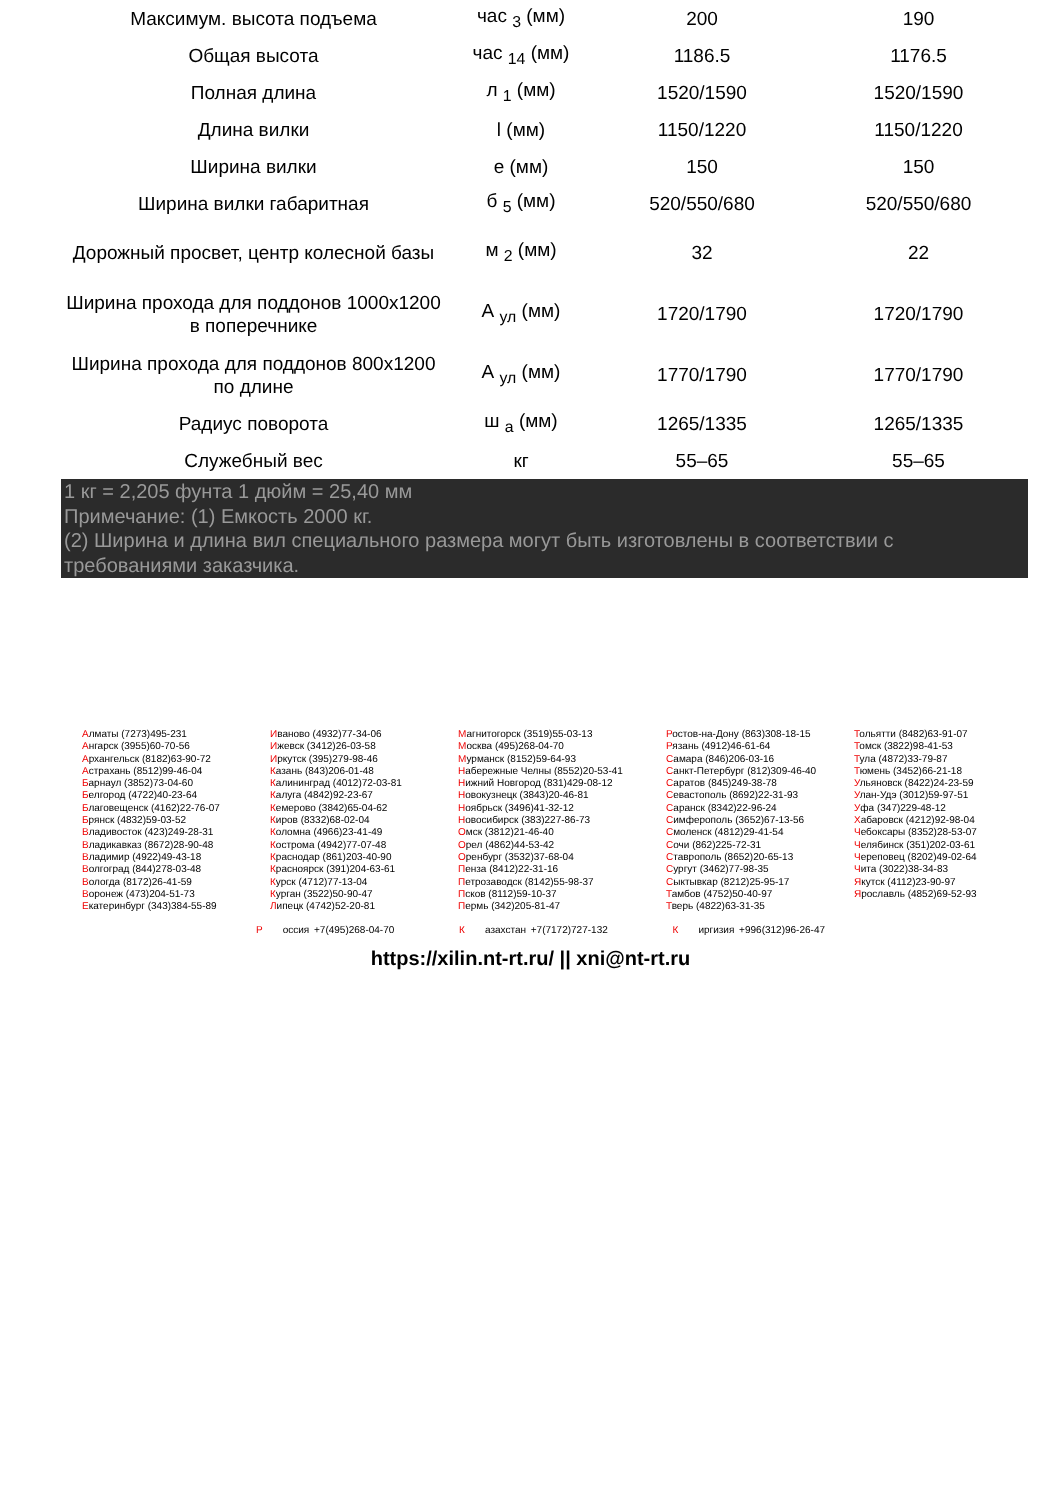| Максимум. высота подъема | час <sub>3</sub> (мм) | 200 | 190 |
| Общая высота | час <sub>14</sub> (мм) | 1186.5 | 1176.5 |
| Полная длина | л <sub>1</sub> (мм) | 1520/1590 | 1520/1590 |
| Длина вилки | l (мм) | 1150/1220 | 1150/1220 |
| Ширина вилки | е (мм) | 150 | 150 |
| Ширина вилки габаритная | б <sub>5</sub> (мм) | 520/550/680 | 520/550/680 |
| Дорожный просвет, центр колесной базы | м <sub>2</sub> (мм) | 32 | 22 |
| Ширина прохода для поддонов 1000x1200 в поперечнике | А <sub>ул</sub> (мм) | 1720/1790 | 1720/1790 |
| Ширина прохода для поддонов 800x1200 по длине | А <sub>ул</sub> (мм) | 1770/1790 | 1770/1790 |
| Радиус поворота | ш <sub>а</sub> (мм) | 1265/1335 | 1265/1335 |
| Служебный вес | кг | 55–65 | 55–65 |
1 кг = 2,205 фунта 1 дюйм = 25,40 мм
Примечание: (1) Емкость 2000 кг.
(2) Ширина и длина вил специального размера могут быть изготовлены в соответствии с требованиями заказчика.
Алматы (7273)495-231
Ангарск (3955)60-70-56
Архангельск (8182)63-90-72
Астрахань (8512)99-46-04
Барнаул (3852)73-04-60
Белгород (4722)40-23-64
Благовещенск (4162)22-76-07
Брянск (4832)59-03-52
Владивосток (423)249-28-31
Владикавказ (8672)28-90-48
Владимир (4922)49-43-18
Волгоград (844)278-03-48
Вологда (8172)26-41-59
Воронеж (473)204-51-73
Екатеринбург (343)384-55-89
Иваново (4932)77-34-06
Ижевск (3412)26-03-58
Иркутск (395)279-98-46
Казань (843)206-01-48
Калининград (4012)72-03-81
Калуга (4842)92-23-67
Кемерово (3842)65-04-62
Киров (8332)68-02-04
Коломна (4966)23-41-49
Кострома (4942)77-07-48
Краснодар (861)203-40-90
Красноярск (391)204-63-61
Курск (4712)77-13-04
Курган (3522)50-90-47
Липецк (4742)52-20-81
Магнитогорск (3519)55-03-13
Москва (495)268-04-70
Мурманск (8152)59-64-93
Набережные Челны (8552)20-53-41
Нижний Новгород (831)429-08-12
Новокузнецк (3843)20-46-81
Ноябрьск (3496)41-32-12
Новосибирск (383)227-86-73
Омск (3812)21-46-40
Орел (4862)44-53-42
Оренбург (3532)37-68-04
Пенза (8412)22-31-16
Петрозаводск (8142)55-98-37
Псков (8112)59-10-37
Пермь (342)205-81-47
Ростов-на-Дону (863)308-18-15
Рязань (4912)46-61-64
Самара (846)206-03-16
Санкт-Петербург (812)309-46-40
Саратов (845)249-38-78
Севастополь (8692)22-31-93
Саранск (8342)22-96-24
Симферополь (3652)67-13-56
Смоленск (4812)29-41-54
Сочи (862)225-72-31
Ставрополь (8652)20-65-13
Сургут (3462)77-98-35
Сыктывкар (8212)25-95-17
Тамбов (4752)50-40-97
Тверь (4822)63-31-35
Тольятти (8482)63-91-07
Томск (3822)98-41-53
Тула (4872)33-79-87
Тюмень (3452)66-21-18
Ульяновск (8422)24-23-59
Улан-Удэ (3012)59-97-51
Уфа (347)229-48-12
Хабаровск (4212)92-98-04
Чебоксары (8352)28-53-07
Челябинск (351)202-03-61
Череповец (8202)49-02-64
Чита (3022)38-34-83
Якутск (4112)23-90-97
Ярославль (4852)69-52-93
Россия +7(495)268-04-70 К азахстан +7(7172)727-132 К иргизия +996(312)96-26-47
https://xilin.nt-rt.ru/ || xni@nt-rt.ru